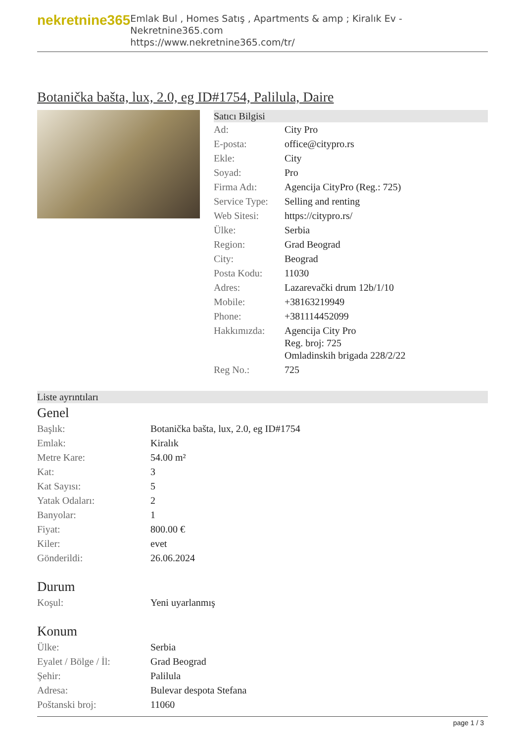nekretnine365
Emlak Bul , Homes Satış , Apartments & amp ; Kiralık Ev - Nekretnine365.com
https://www.nekretnine365.com/tr/
Botanička bašta, lux, 2.0, eg ID#1754, Palilula, Daire
Satıcı Bilgisi
| Ad: | City Pro |
| E-posta: | office@citypro.rs |
| Ekle: | City |
| Soyad: | Pro |
| Firma Adı: | Agencija CityPro (Reg.: 725) |
| Service Type: | Selling and renting |
| Web Sitesi: | https://citypro.rs/ |
| Ülke: | Serbia |
| Region: | Grad Beograd |
| City: | Beograd |
| Posta Kodu: | 11030 |
| Adres: | Lazarevački drum 12b/1/10 |
| Mobile: | +38163219949 |
| Phone: | +381114452099 |
| Hakkımızda: | Agencija City Pro Reg. broj: 725 Omladinskih brigada 228/2/22 |
| Reg No.: | 725 |
Liste ayrıntıları
Genel
| Başlık: | Botanička bašta, lux, 2.0, eg ID#1754 |
| Emlak: | Kiralık |
| Metre Kare: | 54.00 m² |
| Kat: | 3 |
| Kat Sayısı: | 5 |
| Yatak Odaları: | 2 |
| Banyolar: | 1 |
| Fiyat: | 800.00 € |
| Kiler: | evet |
| Gönderildi: | 26.06.2024 |
Durum
| Koşul: | Yeni uyarlanmış |
Konum
| Ülke: | Serbia |
| Eyalet / Bölge / İl: | Grad Beograd |
| Şehir: | Palilula |
| Adresa: | Bulevar despota Stefana |
| Poštanski broj: | 11060 |
page 1 / 3